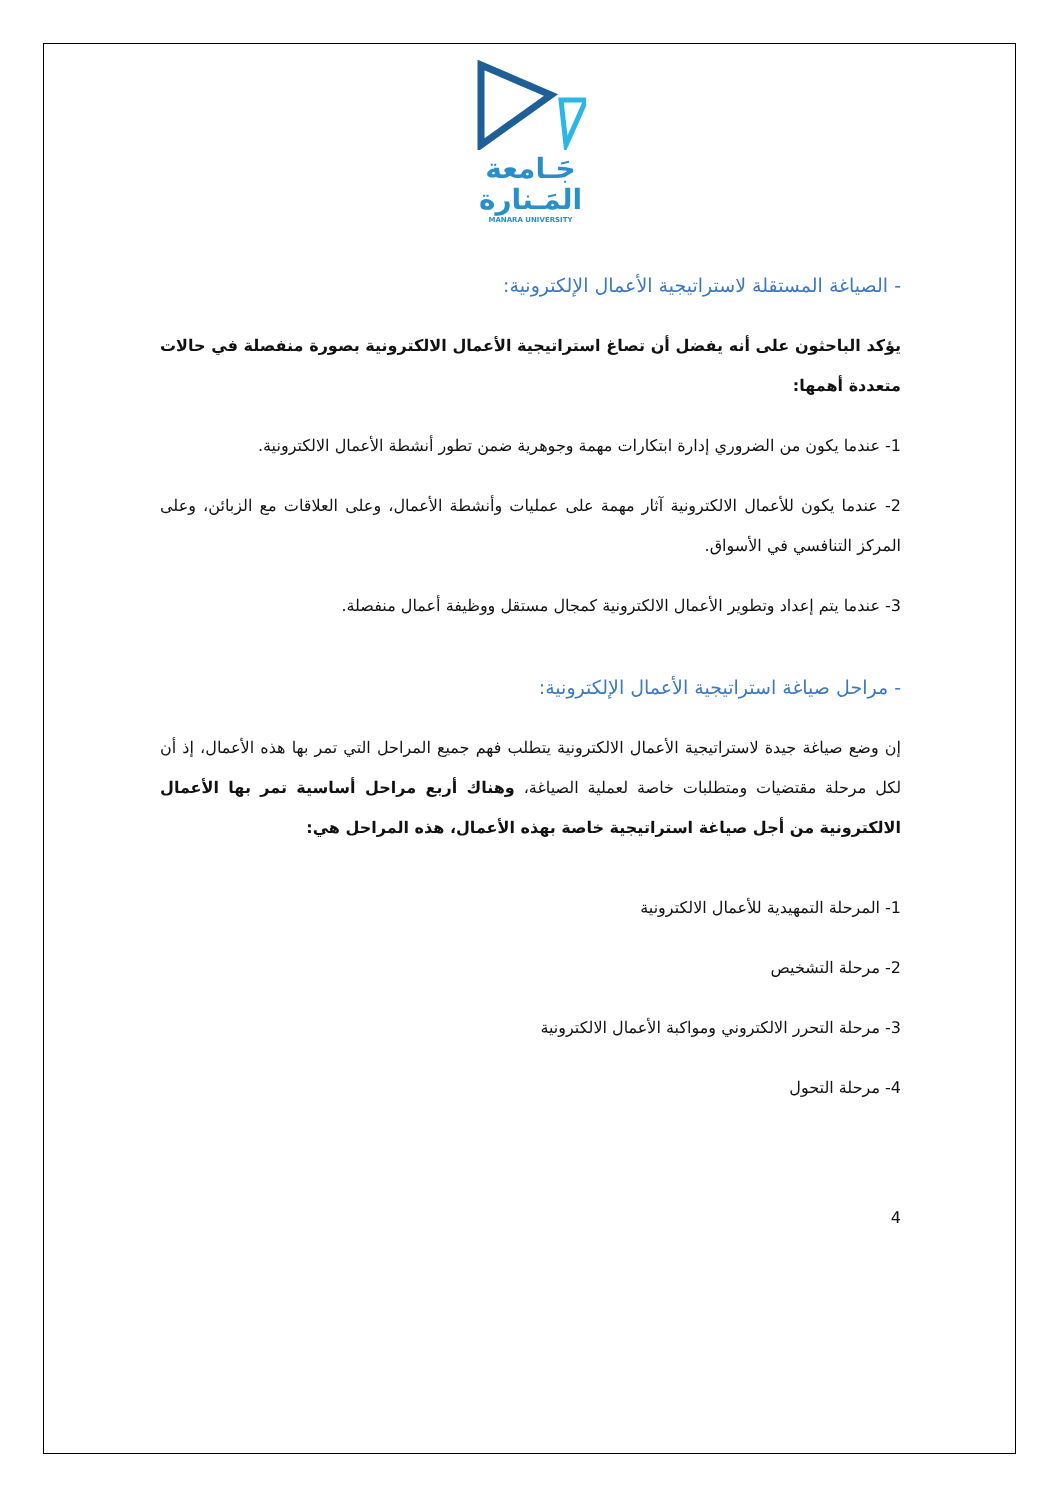جَـامعة
المَـنارة
MANARA UNIVERSITY
- الصياغة المستقلة لاستراتيجية الأعمال الإلكترونية:
يؤكد الباحثون على أنه يفضل أن تصاغ استراتيجية الأعمال الالكترونية بصورة منفصلة في حالات متعددة أهمها:
1- عندما يكون من الضروري إدارة ابتكارات مهمة وجوهرية ضمن تطور أنشطة الأعمال الالكترونية.
2- عندما يكون للأعمال الالكترونية آثار مهمة على عمليات وأنشطة الأعمال، وعلى العلاقات مع الزبائن، وعلى المركز التنافسي في الأسواق.
3- عندما يتم إعداد وتطوير الأعمال الالكترونية كمجال مستقل ووظيفة أعمال منفصلة.
- مراحل صياغة استراتيجية الأعمال الإلكترونية:
إن وضع صياغة جيدة لاستراتيجية الأعمال الالكترونية يتطلب فهم جميع المراحل التي تمر بها هذه الأعمال، إذ أن لكل مرحلة مقتضيات ومتطلبات خاصة لعملية الصياغة، وهناك أربع مراحل أساسية تمر بها الأعمال الالكترونية من أجل صياغة استراتيجية خاصة بهذه الأعمال، هذه المراحل هي:
1- المرحلة التمهيدية للأعمال الالكترونية
2- مرحلة التشخيص
3- مرحلة التحرر الالكتروني ومواكبة الأعمال الالكترونية
4- مرحلة التحول
4